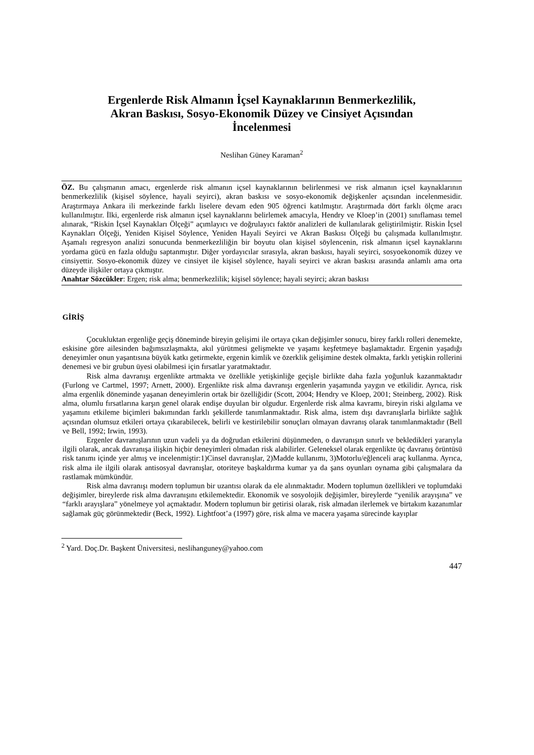Ergenlerde Risk Almanın İçsel Kaynaklarının Benmerkezlilik,
Akran Baskısı, Sosyo-Ekonomik Düzey ve Cinsiyet Açısından
İncelenmesi
Neslihan Güney Karaman<sup>2</sup>
ÖZ. Bu çalışmanın amacı, ergenlerde risk almanın içsel kaynaklarının belirlenmesi ve risk almanın içsel kaynaklarının benmerkezlilik (kişisel söylence, hayali seyirci), akran baskısı ve sosyo-ekonomik değişkenler açısından incelenmesidir. Araştırmaya Ankara ili merkezinde farklı liselere devam eden 905 öğrenci katılmıştır. Araştırmada dört farklı ölçme aracı kullanılmıştır. İlki, ergenlerde risk almanın içsel kaynaklarını belirlemek amacıyla, Hendry ve Kloep’in (2001) sınıflaması temel alınarak, “Riskin İçsel Kaynakları Ölçeği” açımlayıcı ve doğrulayıcı faktör analizleri de kullanılarak geliştirilmiştir. Riskin İçsel Kaynakları Ölçeği, Yeniden Kişisel Söylence, Yeniden Hayali Seyirci ve Akran Baskısı Ölçeği bu çalışmada kullanılmıştır. Aşamalı regresyon analizi sonucunda benmerkezliliğin bir boyutu olan kişisel söylencenin, risk almanın içsel kaynaklarını yordama gücü en fazla olduğu saptanmıştır. Diğer yordayıcılar sırasıyla, akran baskısı, hayali seyirci, sosyoekonomik düzey ve cinsiyettir. Sosyo-ekonomik düzey ve cinsiyet ile kişisel söylence, hayali seyirci ve akran baskısı arasında anlamlı ama orta düzeyde ilişkiler ortaya çıkmıştır.
Anahtar Sözcükler: Ergen; risk alma; benmerkezlilik; kişisel söylence; hayali seyirci; akran baskısı
GİRİŞ
Çocukluktan ergenliğe geçiş döneminde bireyin gelişimi ile ortaya çıkan değişimler sonucu, birey farklı rolleri denemekte, eskisine göre ailesinden bağımsızlaşmakta, akıl yürütmesi gelişmekte ve yaşamı keşfetmeye başlamaktadır. Ergenin yaşadığı deneyimler onun yaşantısına büyük katkı getirmekte, ergenin kimlik ve özerklik gelişimine destek olmakta, farklı yetişkin rollerini denemesi ve bir grubun üyesi olabilmesi için fırsatlar yaratmaktadır.
Risk alma davranışı ergenlikte artmakta ve özellikle yetişkinliğe geçişle birlikte daha fazla yoğunluk kazanmaktadır (Furlong ve Cartmel, 1997; Arnett, 2000). Ergenlikte risk alma davranışı ergenlerin yaşamında yaygın ve etkilidir. Ayrıca, risk alma ergenlik döneminde yaşanan deneyimlerin ortak bir özelliğidir (Scott, 2004; Hendry ve Kloep, 2001; Steinberg, 2002). Risk alma, olumlu fırsatlarına karşın genel olarak endişe duyulan bir olgudur. Ergenlerde risk alma kavramı, bireyin riski algılama ve yaşamını etkileme biçimleri bakımından farklı şekillerde tanımlanmaktadır. Risk alma, istem dışı davranışlarla birlikte sağlık açısından olumsuz etkileri ortaya çıkarabilecek, belirli ve kestirilebilir sonuçları olmayan davranış olarak tanımlanmaktadır (Bell ve Bell, 1992; Irwin, 1993).
Ergenler davranışlarının uzun vadeli ya da doğrudan etkilerini düşünmeden, o davranışın sınırlı ve bekledikleri yararıyla ilgili olarak, ancak davranışa ilişkin hiçbir deneyimleri olmadan risk alabilirler. Geleneksel olarak ergenlikte üç davranış örüntüsü risk tanımı içinde yer almış ve incelenmiştir:1)Cinsel davranışlar, 2)Madde kullanımı, 3)Motorlu/eğlenceli araç kullanma. Ayrıca, risk alma ile ilgili olarak antisosyal davranışlar, otoriteye başkaldırma kumar ya da şans oyunları oynama gibi çalışmalara da rastlamak mümkündür.
Risk alma davranışı modern toplumun bir uzantısı olarak da ele alınmaktadır. Modern toplumun özellikleri ve toplumdaki değişimler, bireylerde risk alma davranışını etkilemektedir. Ekonomik ve sosyolojik değişimler, bireylerde “yenilik arayışına” ve “farklı arayışlara” yönelmeye yol açmaktadır. Modern toplumun bir getirisi olarak, risk almadan ilerlemek ve birtakım kazanımlar sağlamak güç görünmektedir (Beck, 1992). Lightfoot’a (1997) göre, risk alma ve macera yaşama sürecinde kayıplar
<sup>2</sup> Yard. Doç.Dr. Başkent Üniversitesi, neslihanguney@yahoo.com
447